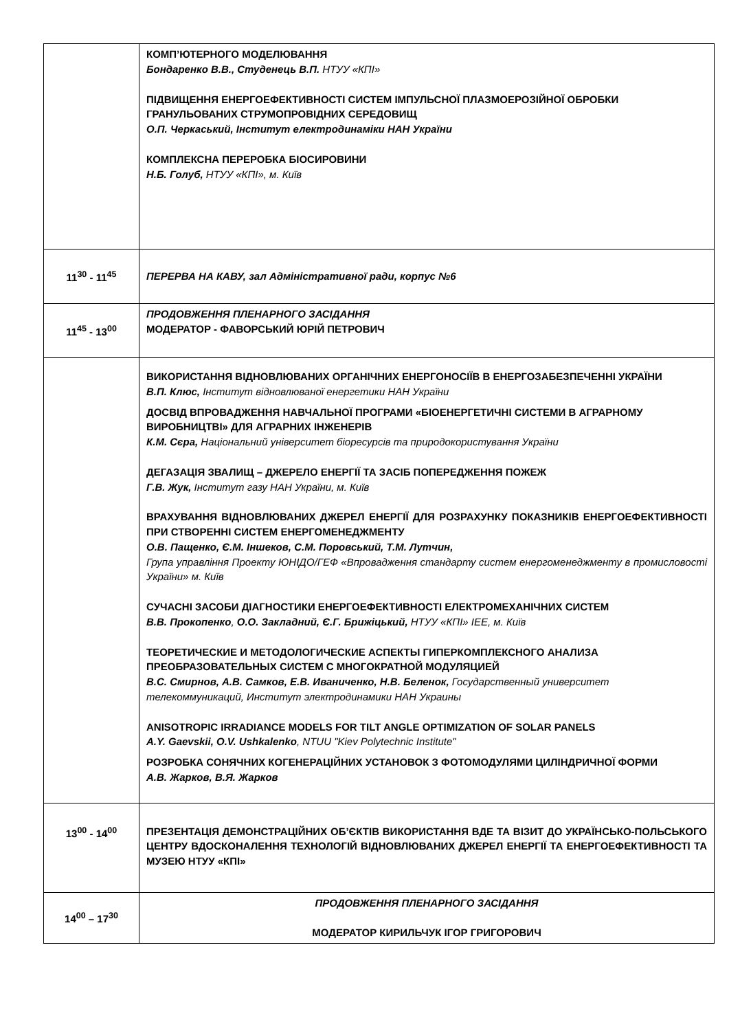| | КОМП’ЮТЕРНОГО МОДЕЛЮВАННЯ Бондаренко В.В., Студенець В.П. НТУУ «КПІ» ПІДВИЩЕННЯ ЕНЕРГОЕФЕКТИВНОСТІ СИСТЕМ ІМПУЛЬСНОЇ ПЛАЗМОЕРОЗІЙНОЇ ОБРОБКИ ГРАНУЛЬОВАНИХ СТРУМОПРОВІДНИХ СЕРЕДОВИЩ О.П. Черкаський, Інститут електродинаміки НАН України КОМПЛЕКСНА ПЕРЕРОБКА БІОСИРОВИНИ Н.Б. Голуб, НТУУ «КПІ», м. Київ |
| 11<sup>30</sup> - 11<sup>45</sup> | ПЕРЕРВА НА КАВУ, зал Адміністративної ради, корпус №6 |
| 11<sup>45</sup> - 13<sup>00</sup> | ПРОДОВЖЕННЯ ПЛЕНАРНОГО ЗАСІДАННЯ МОДЕРАТОР - ФАВОРСЬКИЙ ЮРІЙ ПЕТРОВИЧ |
| | ВИКОРИСТАННЯ ВІДНОВЛЮВАНИХ ОРГАНІЧНИХ ЕНЕРГОНОСІЇВ В ЕНЕРГОЗАБЕЗПЕЧЕННІ УКРАЇНИ В.П. Клюс, Інститут відновлюваної енергетики НАН України ДОСВІД ВПРОВАДЖЕННЯ НАВЧАЛЬНОЇ ПРОГРАМИ «БІОЕНЕРГЕТИЧНІ СИСТЕМИ В АГРАРНОМУ ВИРОБНИЦТВІ» ДЛЯ АГРАРНИХ ІНЖЕНЕРІВ К.М. Сєра, Національний університет біоресурсів та природокористування України ДЕГАЗАЦІЯ ЗВАЛИЩ – ДЖЕРЕЛО ЕНЕРГІЇ ТА ЗАСІБ ПОПЕРЕДЖЕННЯ ПОЖЕЖ Г.В. Жук, Інститут газу НАН України, м. Київ ВРАХУВАННЯ ВІДНОВЛЮВАНИХ ДЖЕРЕЛ ЕНЕРГІЇ ДЛЯ РОЗРАХУНКУ ПОКАЗНИКІВ ЕНЕРГОЕФЕКТИВНОСТІ ПРИ СТВОРЕННІ СИСТЕМ ЕНЕРГОМЕНЕДЖМЕНТУ О.В. Пащенко, Є.М. Іншеков, С.М. Поровський, Т.М. Лутчин, Група управління Проекту ЮНІДО/ГЕФ «Впровадження стандарту систем енергоменеджменту в промисловості України» м. Київ СУЧАСНІ ЗАСОБИ ДІАГНОСТИКИ ЕНЕРГОЕФЕКТИВНОСТІ ЕЛЕКТРОМЕХАНІЧНИХ СИСТЕМ В.В. Прокопенко , О.О. Закладний, Є.Г. Брижіцький, НТУУ «КПІ» ІЕЕ, м. Київ ТЕОРЕТИЧЕСКИЕ И МЕТОДОЛОГИЧЕСКИЕ АСПЕКТЫ ГИПЕРКОМПЛЕКСНОГО АНАЛИЗА ПРЕОБРАЗОВАТЕЛЬНЫХ СИСТЕМ С МНОГОКРАТНОЙ МОДУЛЯЦИЕЙ В.С. Смирнов, А.В. Самков, Е.В. Иваниченко, Н.В. Беленок, Государственный университет телекоммуникаций, Институт электродинамики НАН Украины ANISOTROPIC IRRADIANCE MODELS FOR TILT ANGLE OPTIMIZATION OF SOLAR PANELS A.Y. Gaevskii, O.V. Ushkalenko , NTUU "Kiev Polytechnic Institute" РОЗРОБКА СОНЯЧНИХ КОГЕНЕРАЦІЙНИХ УСТАНОВОК З ФОТОМОДУЛЯМИ ЦИЛІНДРИЧНОЇ ФОРМИ А.В. Жарков, В.Я. Жарков |
| 13<sup>00</sup> - 14<sup>00</sup> | ПРЕЗЕНТАЦІЯ ДЕМОНСТРАЦІЙНИХ ОБ’ЄКТІВ ВИКОРИСТАННЯ ВДЕ ТА ВІЗИТ ДО УКРАЇНСЬКО-ПОЛЬСЬКОГО ЦЕНТРУ ВДОСКОНАЛЕННЯ ТЕХНОЛОГІЙ ВІДНОВЛЮВАНИХ ДЖЕРЕЛ ЕНЕРГІЇ ТА ЕНЕРГОЕФЕКТИВНОСТІ ТА МУЗЕЮ НТУУ «КПІ» |
| 14<sup>00</sup> – 17<sup>30</sup> | ПРОДОВЖЕННЯ ПЛЕНАРНОГО ЗАСІДАННЯ МОДЕРАТОР КИРИЛЬЧУК ІГОР ГРИГОРОВИЧ |